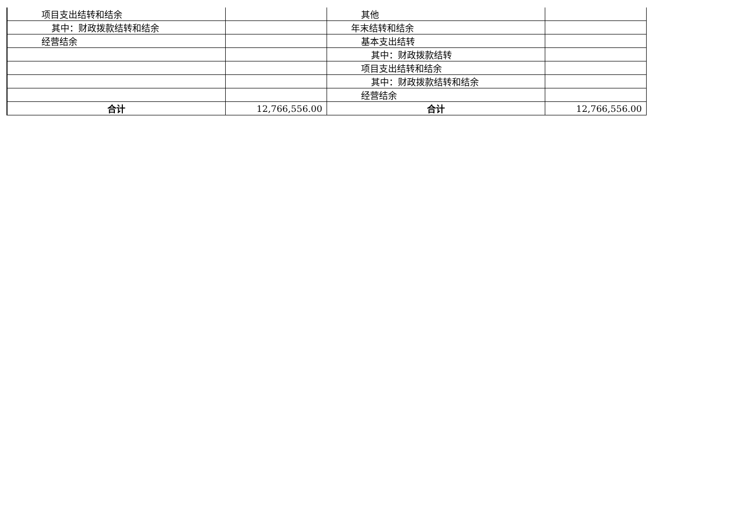| 项目支出结转和结余 | | 其他 | |
| 其中：财政拨款结转和结余 | | 年末结转和结余 | |
| 经营结余 | | 基本支出结转 | |
| | | 其中：财政拨款结转 | |
| | | 项目支出结转和结余 | |
| | | 其中：财政拨款结转和结余 | |
| | | 经营结余 | |
| 合计 | 12,766,556.00 | 合计 | 12,766,556.00 |